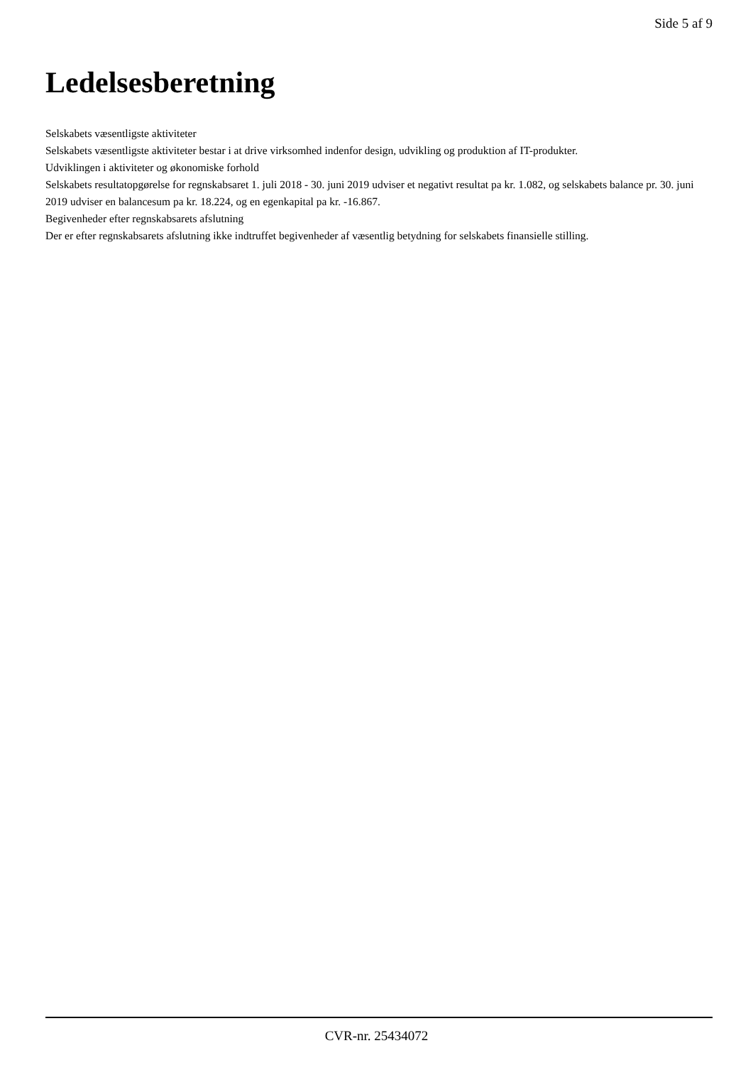Side 5 af 9
Ledelsesberetning
Selskabets væsentligste aktiviteter
Selskabets væsentligste aktiviteter bestar i at drive virksomhed indenfor design, udvikling og produktion af IT-produkter.
Udviklingen i aktiviteter og økonomiske forhold
Selskabets resultatopgørelse for regnskabsaret 1. juli 2018 - 30. juni 2019 udviser et negativt resultat pa kr. 1.082, og selskabets balance pr. 30. juni 2019 udviser en balancesum pa kr. 18.224, og en egenkapital pa kr. -16.867.
Begivenheder efter regnskabsarets afslutning
Der er efter regnskabsarets afslutning ikke indtruffet begivenheder af væsentlig betydning for selskabets finansielle stilling.
CVR-nr. 25434072